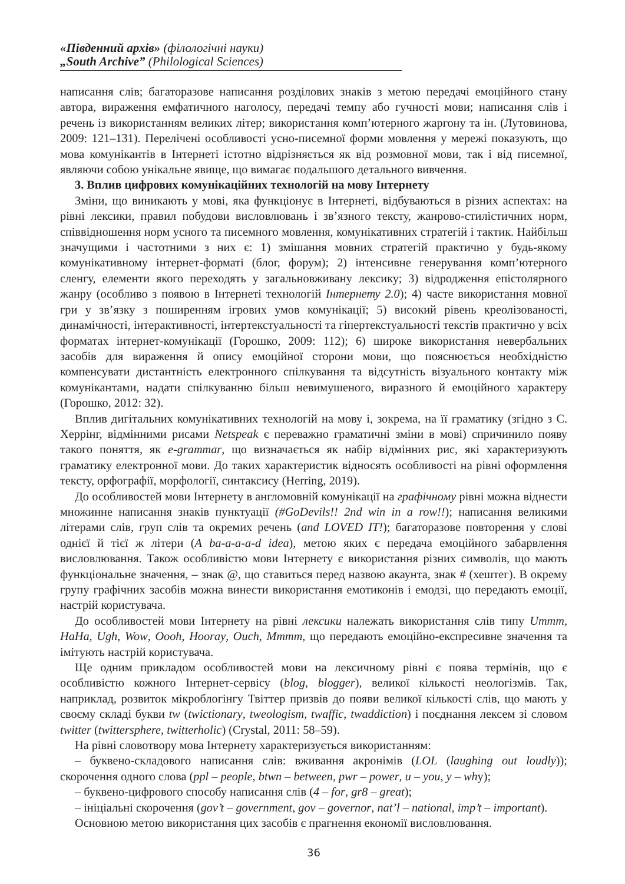«Південний архів» (філологічні науки)
„South Archive” (Philological Sciences)
написання слів; багаторазове написання розділових знаків з метою передачі емоційного стану автора, вираження емфатичного наголосу, передачі темпу або гучності мови; написання слів і речень із використанням великих літер; використання комп’ютерного жаргону та ін. (Лутовинова, 2009: 121–131). Перелічені особливості усно-писемної форми мовлення у мережі показують, що мова комунікантів в Інтернеті істотно відрізняється як від розмовної мови, так і від писемної, являючи собою унікальне явище, що вимагає подальшого детального вивчення.
3. Вплив цифрових комунікаційних технологій на мову Інтернету
Зміни, що виникають у мові, яка функціонує в Інтернеті, відбуваються в різних аспектах: на рівні лексики, правил побудови висловлювань і зв’язного тексту, жанрово-стилістичних норм, співвідношення норм усного та писемного мовлення, комунікативних стратегій і тактик. Найбільш значущими і частотними з них є: 1) змішання мовних стратегій практично у будь-якому комунікативному інтернет-форматі (блог, форум); 2) інтенсивне генерування комп’ютерного сленгу, елементи якого переходять у загальновживану лексику; 3) відродження епістолярного жанру (особливо з появою в Інтернеті технологій Інтернету 2.0); 4) часте використання мовної гри у зв’язку з поширенням ігрових умов комунікації; 5) високий рівень креолізованості, динамічності, інтерактивності, інтертекстуальності та гіпертекстуальності текстів практично у всіх форматах інтернет-комунікації (Горошко, 2009: 112); 6) широке використання невербальних засобів для вираження й опису емоційної сторони мови, що пояснюється необхідністю компенсувати дистантність електронного спілкування та відсутність візуального контакту між комунікантами, надати спілкуванню більш невимушеного, виразного й емоційного характеру (Горошко, 2012: 32).
Вплив дигітальних комунікативних технологій на мову і, зокрема, на її граматику (згідно з С. Херрінг, відмінними рисами Netspeak є переважно граматичні зміни в мові) спричинило появу такого поняття, як e-grammar, що визначається як набір відмінних рис, які характеризують граматику електронної мови. До таких характеристик відносять особливості на рівні оформлення тексту, орфографії, морфології, синтаксису (Herring, 2019).
До особливостей мови Інтернету в англомовній комунікації на графічному рівні можна віднести множинне написання знаків пунктуації (#GoDevils!! 2nd win in a row!!); написання великими літерами слів, груп слів та окремих речень (and LOVED IT!); багаторазове повторення у слові однієї й тієї ж літери (A ba-a-a-a-d idea), метою яких є передача емоційного забарвлення висловлювання. Також особливістю мови Інтернету є використання різних символів, що мають функціональне значення, – знак @, що ставиться перед назвою акаунта, знак # (хештег). В окрему групу графічних засобів можна винести використання емотиконів і емодзі, що передають емоції, настрій користувача.
До особливостей мови Інтернету на рівні лексики належать використання слів типу Ummm, HaHa, Ugh, Wow, Oooh, Hooray, Ouch, Mmmm, що передають емоційно-експресивне значення та імітують настрій користувача.
Ще одним прикладом особливостей мови на лексичному рівні є поява термінів, що є особливістю кожного Інтернет-сервісу (blog, blogger), великої кількості неологізмів. Так, наприклад, розвиток мікроблогінгу Твіттер призвів до появи великої кількості слів, що мають у своєму складі букви tw (twictionary, tweologism, twaffic, twaddiction) і поєднання лексем зі словом twitter (twittersphere, twitterholic) (Crystal, 2011: 58–59).
На рівні словотвору мова Інтернету характеризується використанням:
– буквено-складового написання слів: вживання акронімів (LOL (laughing out loudly)); скорочення одного слова (ppl – people, btwn – between, pwr – power, u – you, y – why);
– буквено-цифрового способу написання слів (4 – for, gr8 – great);
– ініціальні скорочення (gov’t – government, gov – governor, nat’l – national, imp’t – important).
Основною метою використання цих засобів є прагнення економії висловлювання.
36